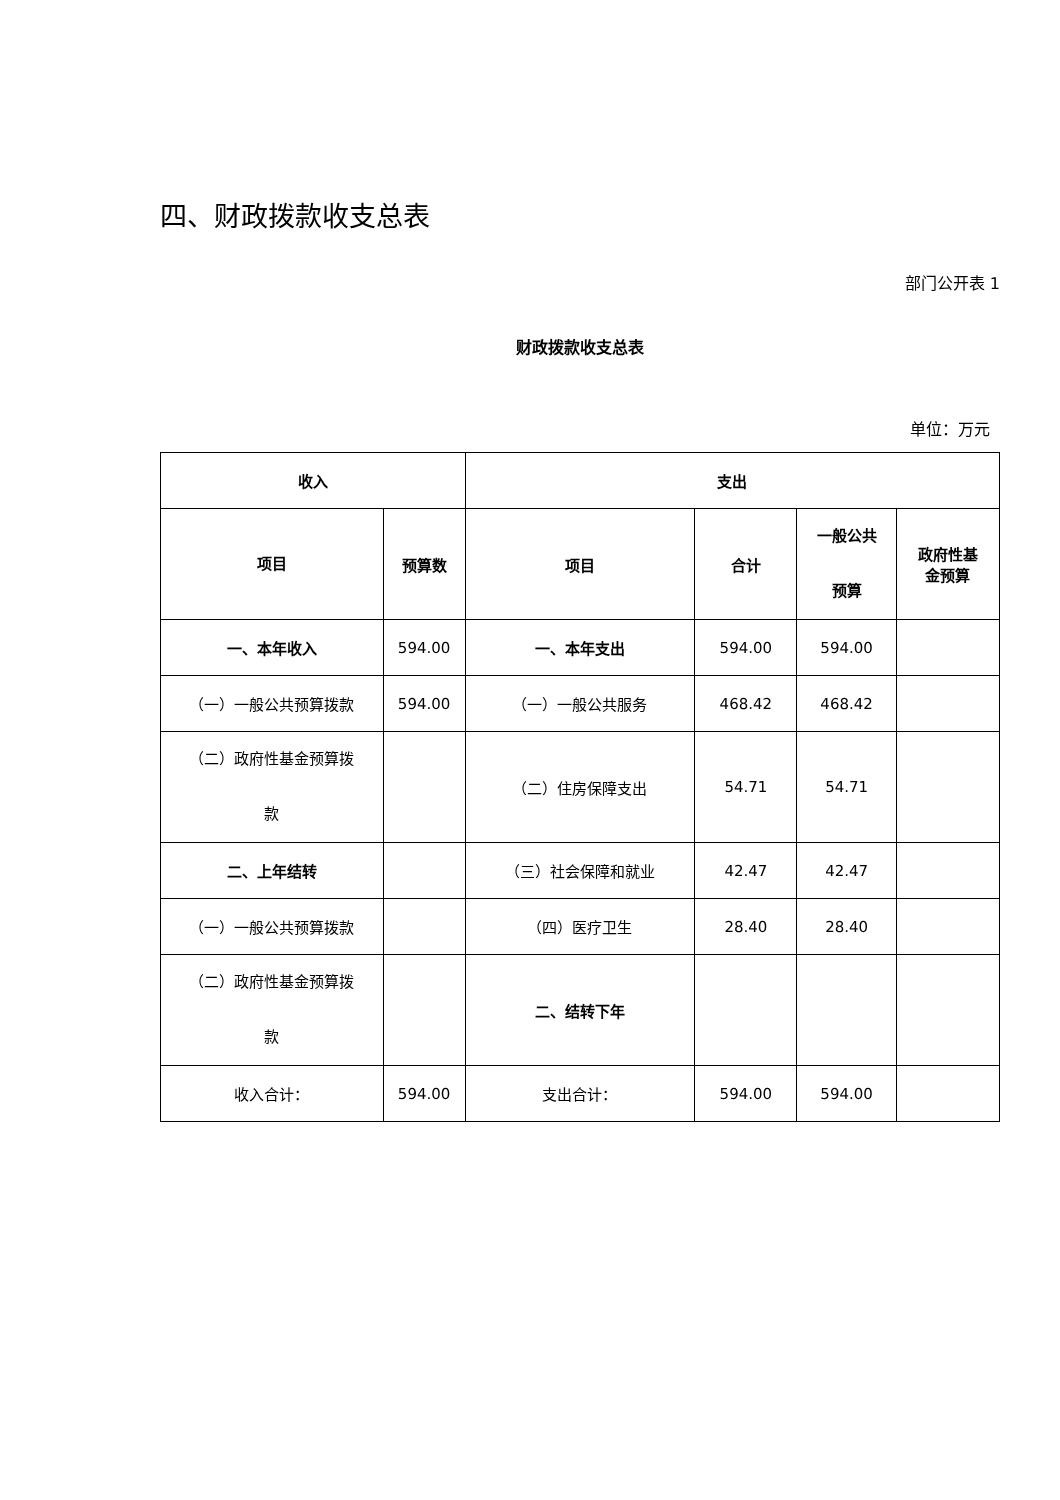四、财政拨款收支总表
部门公开表 1
财政拨款收支总表
单位：万元
| 收入 | | 支出 | | | |
| --- | --- | --- | --- | --- | --- |
| 项目 | 预算数 | 项目 | 合计 | 一般公共 预算 | 政府性基 金预算 |
| 一、本年收入 | 594.00 | 一、本年支出 | 594.00 | 594.00 | |
| （一）一般公共预算拨款 | 594.00 | （一）一般公共服务 | 468.42 | 468.42 | |
| （二）政府性基金预算拨 款 | | （二）住房保障支出 | 54.71 | 54.71 | |
| 二、上年结转 | | （三）社会保障和就业 | 42.47 | 42.47 | |
| （一）一般公共预算拨款 | | （四）医疗卫生 | 28.40 | 28.40 | |
| （二）政府性基金预算拨 款 | | 二、结转下年 | | | |
| 收入合计： | 594.00 | 支出合计： | 594.00 | 594.00 | |